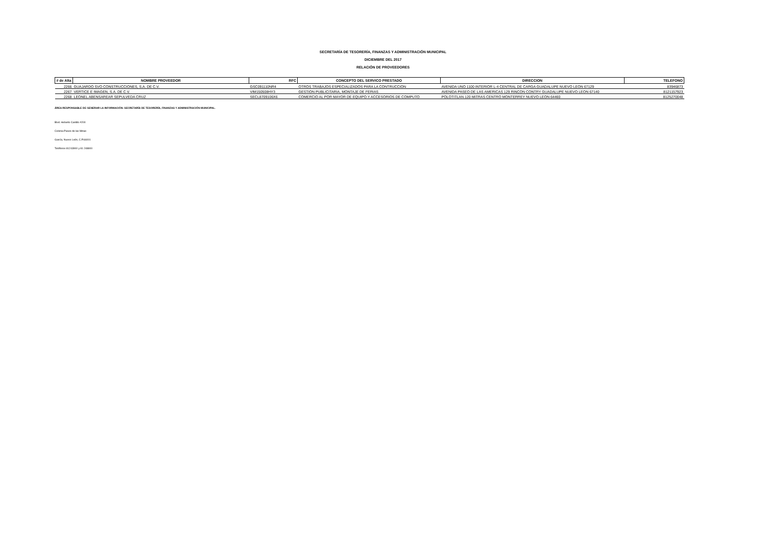SECRETARÍA DE TESORERÍA, FINANZAS Y ADMINISTRACIÓN MUNICIPAL
DICIEMBRE DEL 2017
RELACIÓN DE PROVEEDORES
| # de Alta | NOMBRE PROVEEDOR | RFC | CONCEPTO DEL SERVICO PRESTADO | DIRECCION | TELEFONO |
| --- | --- | --- | --- | --- | --- |
| 2266 | GUAJARDO SVO CONSTRUCCIONES, S.A. DE C.V. | GSC091110NR4 | OTROS TRABAJOS ESPECIALIZADOS PARA LA CONTRUCCION | AVENIDA UNO 1100 INTERIOR L-4 CENTRAL DE CARGA GUADALUPE NUEVO LEON 67129 | 83946873 |
| 2267 | VERTICE E IMAGEN, S.A. DE C.V. | VIM150508HY3 | GESTION PUBLICITARIA, MONTAJE DE FERIAS | AVENIDA PASEO DE LAS AMERICAS 129 RINCON CONTRY GUADALUPE NUEVO LEON 67140 | 8121157923 |
| 2268 | LEONEL ABENSAREAR SEPULVEDA CRUZ | SECL8709106X6 | COMERCIO AL POR MAYOR DE EQUIPO Y ACCESORIOS DE COMPUTO | POLOTITLAN 120 MITRAS CENTRO MONTERREY NUEVO LEON 64460 | 8125270048 |
ÁREA RESPONSABLE DE GENERAR LA INFORMACIÓN: SECRETARÍA DE TESORERÍA, FINANZAS Y ADMINISTRACIÓN MUNICIPAL.
Blvd. Heberto Castillo #200
Colonia Paseo de las Minas
García, Nuevo León, C.P.66001
Teléfonos 81243900 y 81 248800